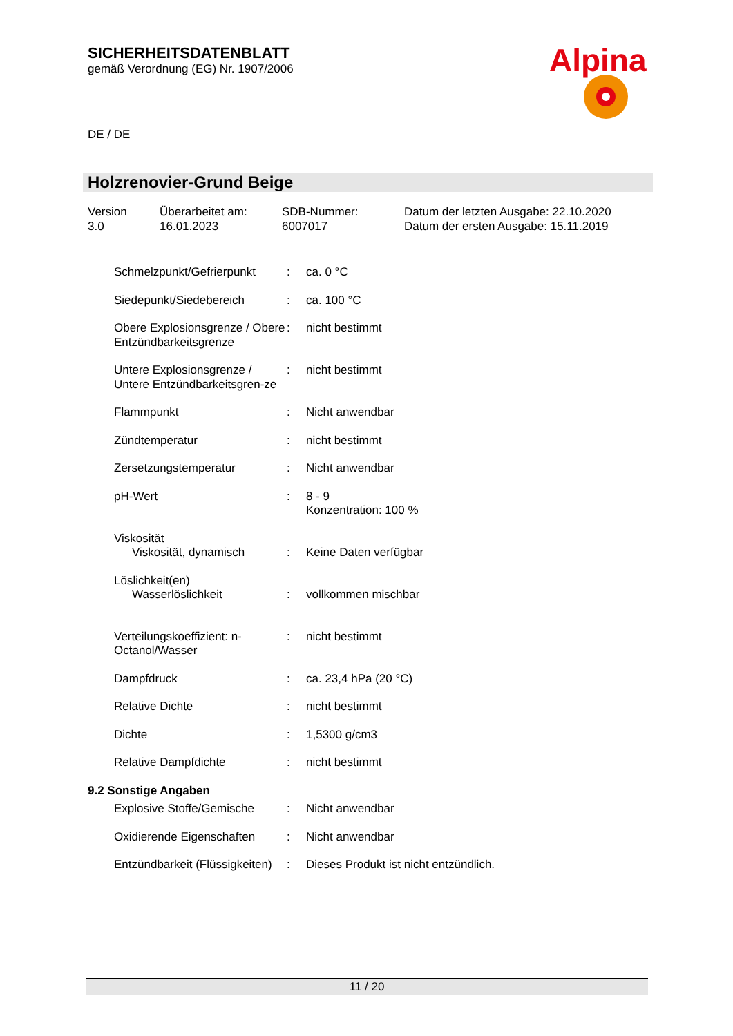SICHERHEITSDATENBLATT
gemäß Verordnung (EG) Nr. 1907/2006
Alpina
DE / DE
Holzrenovier-Grund Beige
Version
3.0
Überarbeitet am:
16.01.2023
SDB-Nummer:
6007017
Datum der letzten Ausgabe: 22.10.2020
Datum der ersten Ausgabe: 15.11.2019
Schmelzpunkt/Gefrierpunkt
: ca. 0 °C
Siedepunkt/Siedebereich : ca. 100 °C
Obere Explosionsgrenze / Obere Entzündbarkeitsgrenze
: nicht bestimmt
Untere Explosionsgrenze / Untere Entzündbarkeitsgren-ze
: nicht bestimmt
Flammpunkt : Nicht anwendbar
Zündtemperatur : nicht bestimmt
Zersetzungstemperatur : Nicht anwendbar
pH-Wert : 8 - 9
Konzentration: 100 %
Viskosität
Viskosität, dynamisch : Keine Daten verfügbar
Löslichkeit(en)
Wasserlöslichkeit : vollkommen mischbar
Verteilungskoeffizient: n-Octanol/Wasser
: nicht bestimmt
Dampfdruck : ca. 23,4 hPa (20 °C)
Relative Dichte : nicht bestimmt
Dichte : 1,5300 g/cm3
Relative Dampfdichte : nicht bestimmt
9.2 Sonstige Angaben
Explosive Stoffe/Gemische
: Nicht anwendbar
Oxidierende Eigenschaften
: Nicht anwendbar
Entzündbarkeit (Flüssigkeiten)
: Dieses Produkt ist nicht entzündlich.
11 / 20